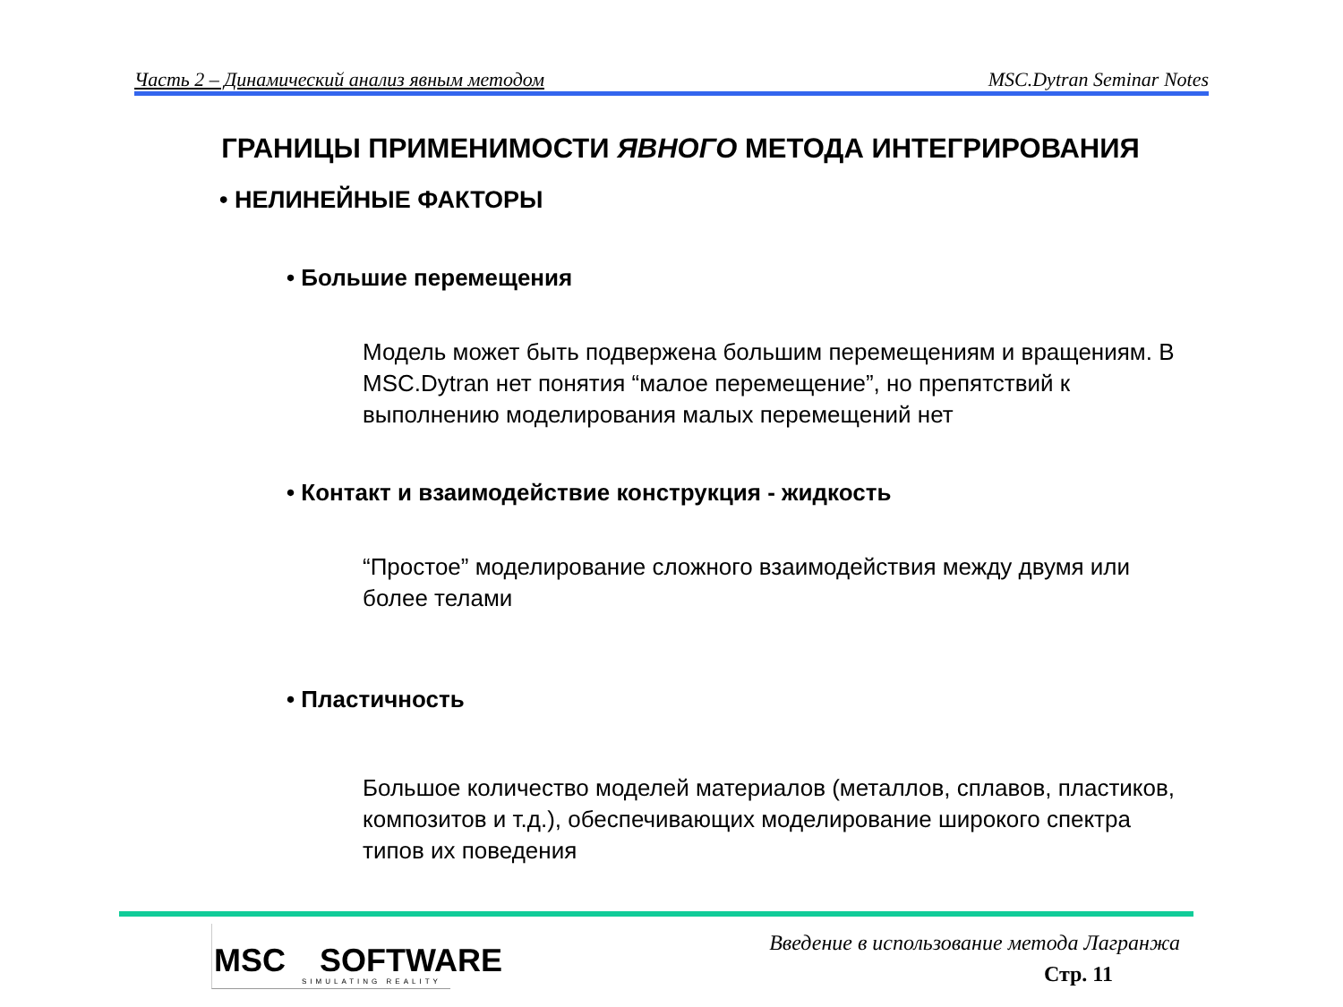Часть 2 – Динамический анализ явным методом MSC.Dytran Seminar Notes
ГРАНИЦЫ ПРИМЕНИМОСТИ ЯВНОГО МЕТОДА ИНТЕГРИРОВАНИЯ
• НЕЛИНЕЙНЫЕ ФАКТОРЫ
• Большие перемещения
Модель может быть подвержена большим перемещениям и вращениям. В MSC.Dytran нет понятия “малое перемещение”, но препятствий к выполнению моделирования малых перемещений нет
• Контакт и взаимодействие конструкция - жидкость
“Простое” моделирование сложного взаимодействия между двумя или более телами
• Пластичность
Большое количество моделей материалов (металлов, сплавов, пластиков, композитов и т.д.), обеспечивающих моделирование широкого спектра типов их поведения
MSC SOFTWARE
SIMULATING REALITY
Введение в использование метода Лагранжа
Стр. 11